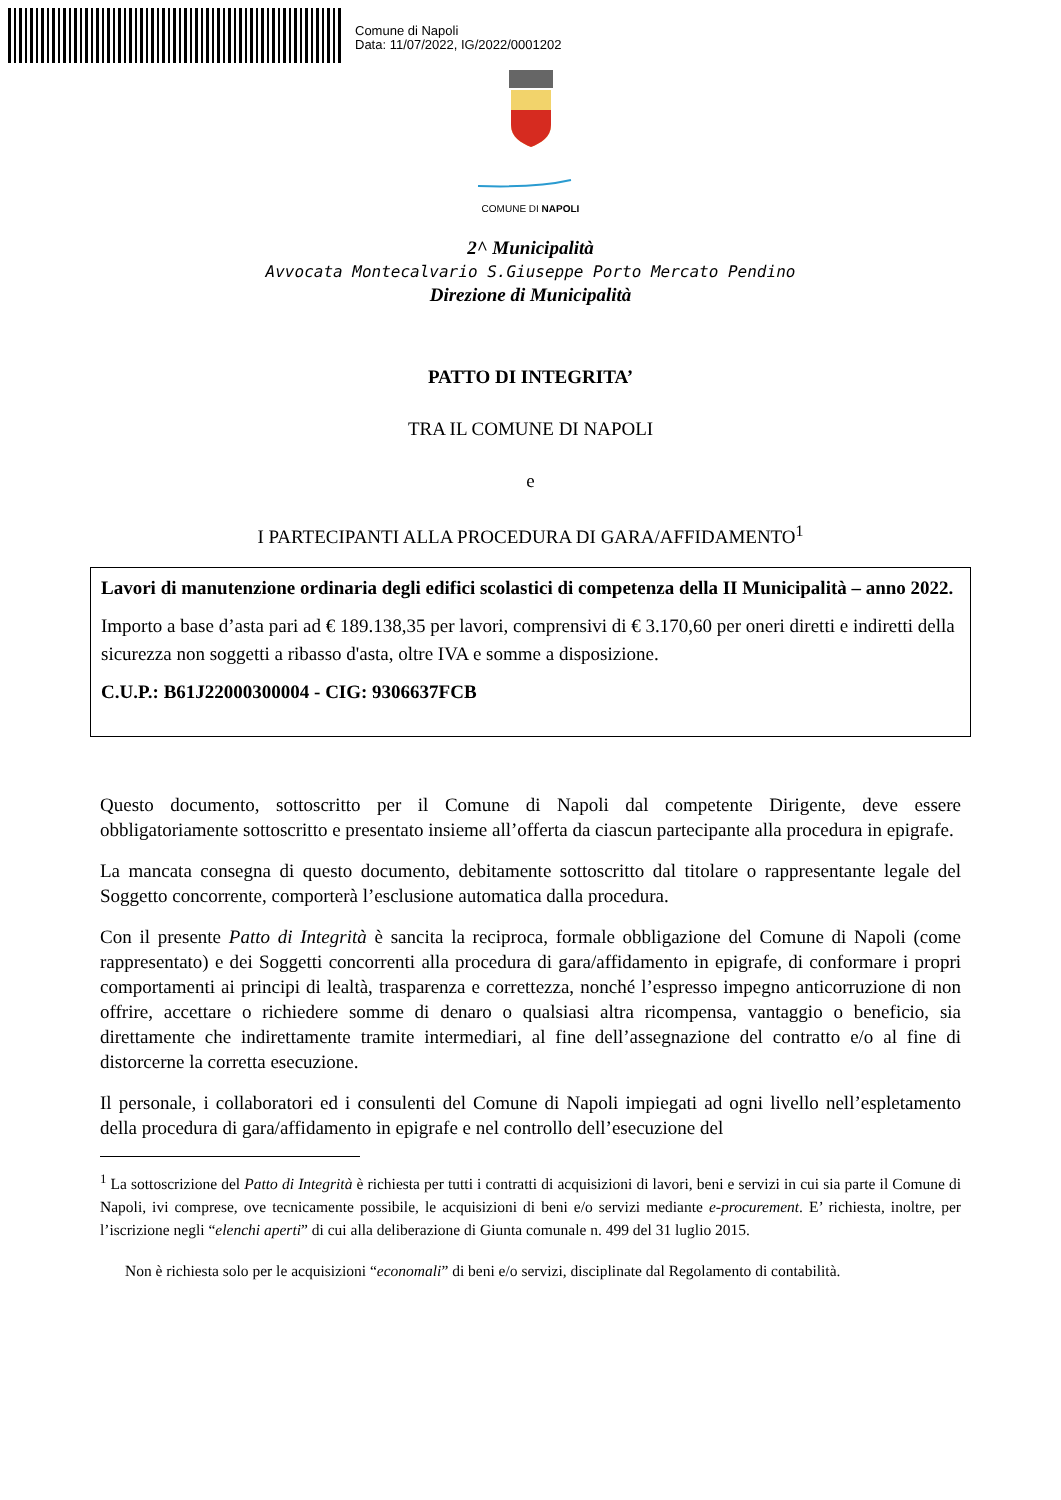Comune di Napoli
Data: 11/07/2022, IG/2022/0001202
COMUNE DI NAPOLI
2^ Municipalità
Avvocata Montecalvario S.Giuseppe Porto Mercato Pendino
Direzione di Municipalità
PATTO DI INTEGRITA’
TRA IL COMUNE DI NAPOLI
e
I PARTECIPANTI ALLA PROCEDURA DI GARA/AFFIDAMENTO<sup>1</sup>
Lavori di manutenzione ordinaria degli edifici scolastici di competenza della II Municipalità – anno 2022.
Importo a base d’asta pari ad € 189.138,35 per lavori, comprensivi di € 3.170,60 per oneri diretti e indiretti della sicurezza non soggetti a ribasso d'asta, oltre IVA e somme a disposizione.
C.U.P.: B61J22000300004 - CIG: 9306637FCB
Questo documento, sottoscritto per il Comune di Napoli dal competente Dirigente, deve essere obbligatoriamente sottoscritto e presentato insieme all’offerta da ciascun partecipante alla procedura in epigrafe.
La mancata consegna di questo documento, debitamente sottoscritto dal titolare o rappresentante legale del Soggetto concorrente, comporterà l’esclusione automatica dalla procedura.
Con il presente Patto di Integrità è sancita la reciproca, formale obbligazione del Comune di Napoli (come rappresentato) e dei Soggetti concorrenti alla procedura di gara/affidamento in epigrafe, di conformare i propri comportamenti ai principi di lealtà, trasparenza e correttezza, nonché l’espresso impegno anticorruzione di non offrire, accettare o richiedere somme di denaro o qualsiasi altra ricompensa, vantaggio o beneficio, sia direttamente che indirettamente tramite intermediari, al fine dell’assegnazione del contratto e/o al fine di distorcerne la corretta esecuzione.
Il personale, i collaboratori ed i consulenti del Comune di Napoli impiegati ad ogni livello nell’espletamento della procedura di gara/affidamento in epigrafe e nel controllo dell’esecuzione del
<sup>1</sup> La sottoscrizione del Patto di Integrità è richiesta per tutti i contratti di acquisizioni di lavori, beni e servizi in cui sia parte il Comune di Napoli, ivi comprese, ove tecnicamente possibile, le acquisizioni di beni e/o servizi mediante e-procurement. E’ richiesta, inoltre, per l’iscrizione negli “elenchi aperti” di cui alla deliberazione di Giunta comunale n. 499 del 31 luglio 2015.
Non è richiesta solo per le acquisizioni “economali” di beni e/o servizi, disciplinate dal Regolamento di contabilità.